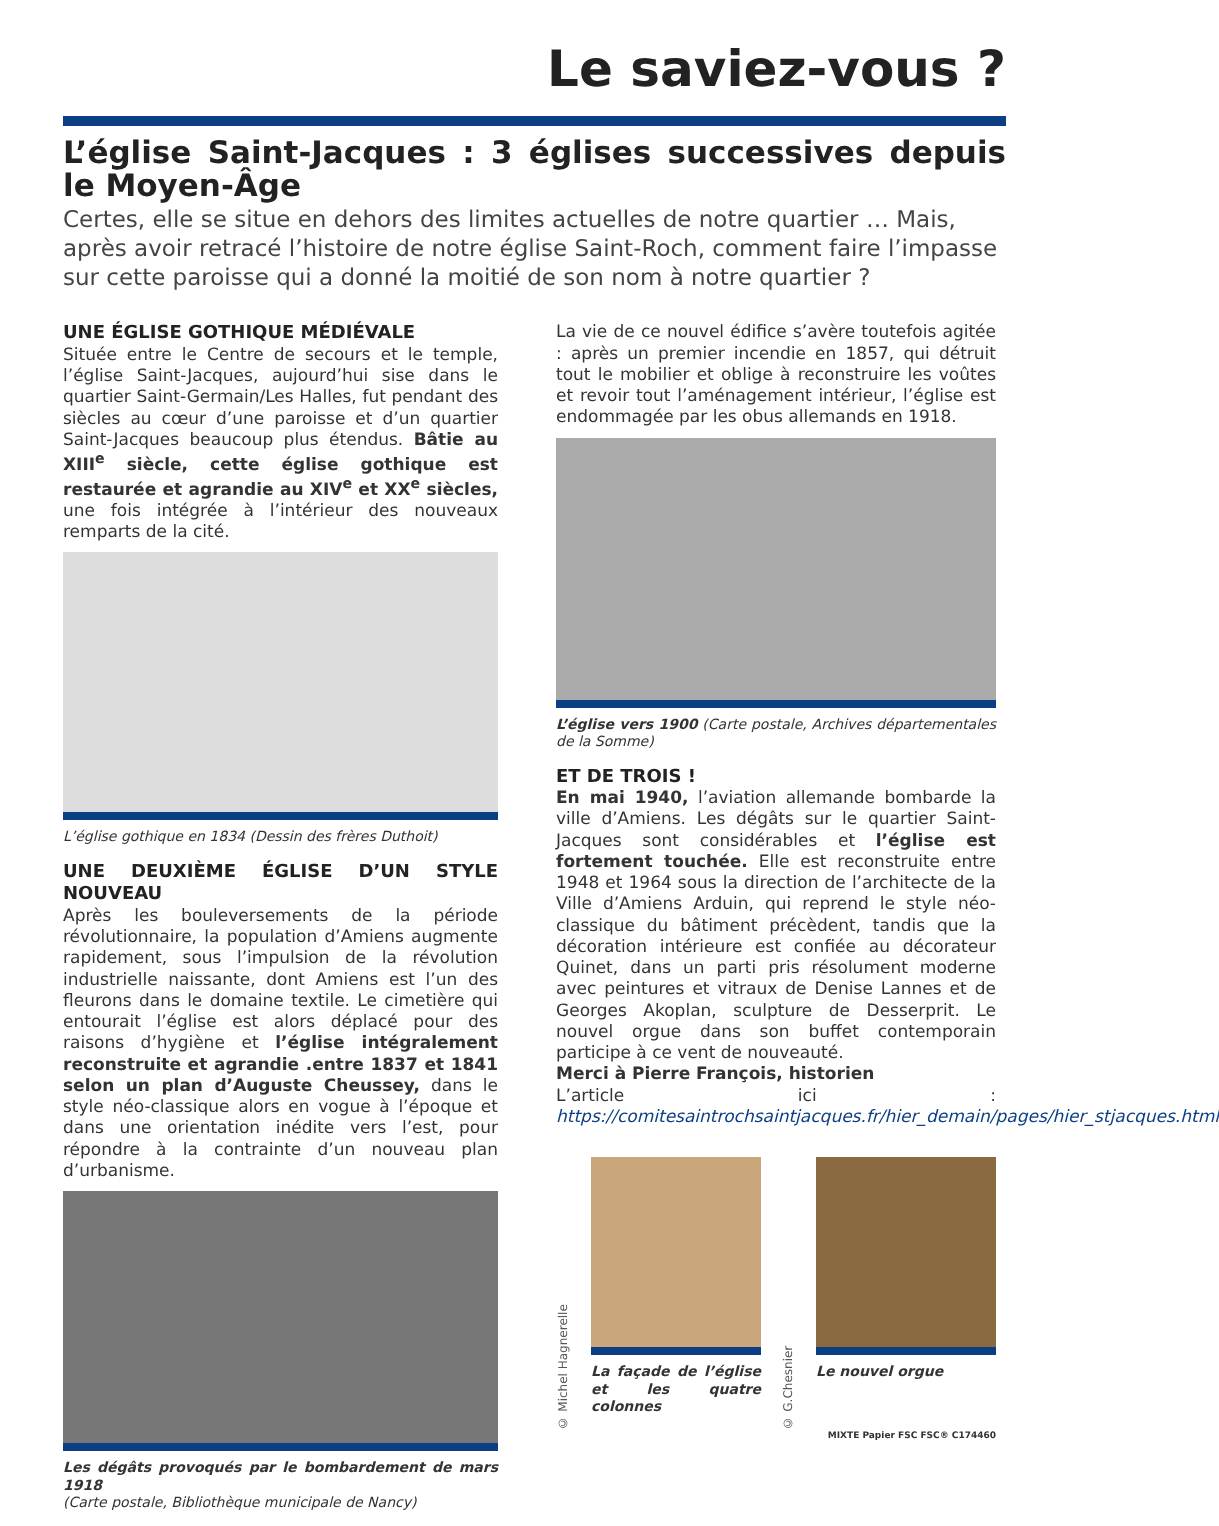Le saviez-vous ?
L’église Saint-Jacques : 3 églises successives depuis le Moyen-Âge
Certes, elle se situe en dehors des limites actuelles de notre quartier … Mais, après avoir retracé l’histoire de notre église Saint-Roch, comment faire l’impasse sur cette paroisse qui a donné la moitié de son nom à notre quartier ?
UNE ÉGLISE GOTHIQUE MÉDIÉVALE
Située entre le Centre de secours et le temple, l’église Saint-Jacques, aujourd’hui sise dans le quartier Saint-Germain/Les Halles, fut pendant des siècles au cœur d’une paroisse et d’un quartier Saint-Jacques beaucoup plus étendus. Bâtie au XIII<sup>e</sup> siècle, cette église gothique est restaurée et agrandie au XIV<sup>e</sup> et XX<sup>e</sup> siècles, une fois intégrée à l’intérieur des nouveaux remparts de la cité.
L’église gothique en 1834 (Dessin des frères Duthoit)
UNE DEUXIÈME ÉGLISE D’UN STYLE NOUVEAU
Après les bouleversements de la période révolutionnaire, la population d’Amiens augmente rapidement, sous l’impulsion de la révolution industrielle naissante, dont Amiens est l’un des fleurons dans le domaine textile. Le cimetière qui entourait l’église est alors déplacé pour des raisons d’hygiène et l’église intégralement reconstruite et agrandie .entre 1837 et 1841 selon un plan d’Auguste Cheussey, dans le style néo-classique alors en vogue à l’époque et dans une orientation inédite vers l’est, pour répondre à la contrainte d’un nouveau plan d’urbanisme.
Les dégâts provoqués par le bombardement de mars 1918
(Carte postale, Bibliothèque municipale de Nancy)
La vie de ce nouvel édifice s’avère toutefois agitée : après un premier incendie en 1857, qui détruit tout le mobilier et oblige à reconstruire les voûtes et revoir tout l’aménagement intérieur, l’église est endommagée par les obus allemands en 1918.
L’église vers 1900 (Carte postale, Archives départementales de la Somme)
ET DE TROIS !
En mai 1940, l’aviation allemande bombarde la ville d’Amiens. Les dégâts sur le quartier Saint-Jacques sont considérables et l’église est fortement touchée. Elle est reconstruite entre 1948 et 1964 sous la direction de l’architecte de la Ville d’Amiens Arduin, qui reprend le style néo-classique du bâtiment précèdent, tandis que la décoration intérieure est confiée au décorateur Quinet, dans un parti pris résolument moderne avec peintures et vitraux de Denise Lannes et de Georges Akoplan, sculpture de Desserprit. Le nouvel orgue dans son buffet contemporain participe à ce vent de nouveauté.
Merci à Pierre François, historien
L’article ici : https://comitesaintrochsaintjacques.fr/hier_demain/pages/hier_stjacques.html
© Michel Hagnerelle
La façade de l’église et les quatre colonnes
© G.Chesnier
Le nouvel orgue
MIXTE Papier FSC FSC® C174460